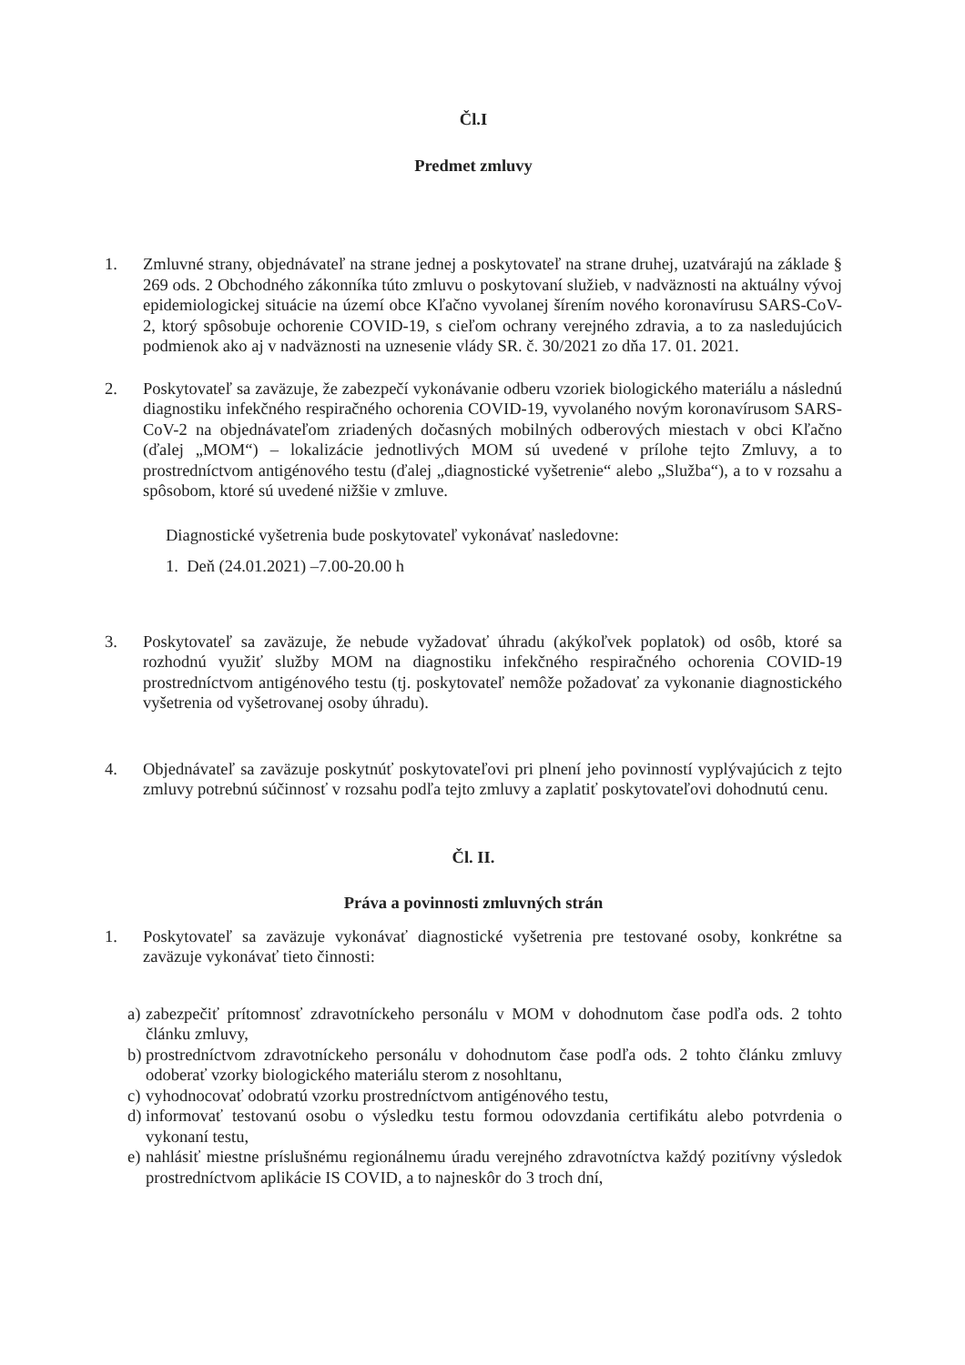Čl.I
Predmet zmluvy
1. Zmluvné strany, objednávateľ na strane jednej a poskytovateľ na strane druhej, uzatvárajú na základe § 269 ods. 2 Obchodného zákonníka túto zmluvu o poskytovaní služieb, v nadväznosti na aktuálny vývoj epidemiologickej situácie na území obce Kľačno vyvolanej šírením nového koronavírusu SARS-CoV-2, ktorý spôsobuje ochorenie COVID-19, s cieľom ochrany verejného zdravia, a to za nasledujúcich podmienok ako aj v nadväznosti na uznesenie vlády SR. č. 30/2021 zo dňa 17. 01. 2021.
2. Poskytovateľ sa zaväzuje, že zabezpečí vykonávanie odberu vzoriek biologického materiálu a následnú diagnostiku infekčného respiračného ochorenia COVID-19, vyvolaného novým koronavírusom SARS-CoV-2 na objednávateľom zriadených dočasných mobilných odberových miestach v obci Kľačno (ďalej „MOM“) – lokalizácie jednotlivých MOM sú uvedené v prílohe tejto Zmluvy, a to prostredníctvom antigénového testu (ďalej „diagnostické vyšetrenie“ alebo „Služba“), a to v rozsahu a spôsobom, ktoré sú uvedené nižšie v zmluve.
Diagnostické vyšetrenia bude poskytovateľ vykonávať nasledovne:
1. Deň (24.01.2021) –7.00-20.00 h
3. Poskytovateľ sa zaväzuje, že nebude vyžadovať úhradu (akýkoľvek poplatok) od osôb, ktoré sa rozhodnú využiť služby MOM na diagnostiku infekčného respiračného ochorenia COVID-19 prostredníctvom antigénového testu (tj. poskytovateľ nemôže požadovať za vykonanie diagnostického vyšetrenia od vyšetrovanej osoby úhradu).
4. Objednávateľ sa zaväzuje poskytnúť poskytovateľovi pri plnení jeho povinností vyplývajúcich z tejto zmluvy potrebnú súčinnosť v rozsahu podľa tejto zmluvy a zaplatiť poskytovateľovi dohodnutú cenu.
Čl. II.
Práva a povinnosti zmluvných strán
1. Poskytovateľ sa zaväzuje vykonávať diagnostické vyšetrenia pre testované osoby, konkrétne sa zaväzuje vykonávať tieto činnosti:
a)
zabezpečiť prítomnosť zdravotníckeho personálu v MOM v dohodnutom čase podľa ods. 2 tohto článku zmluvy,
b)
prostredníctvom zdravotníckeho personálu v dohodnutom čase podľa ods. 2 tohto článku zmluvy odoberať vzorky biologického materiálu sterom z nosohltanu,
c)
vyhodnocovať odobratú vzorku prostredníctvom antigénového testu,
d)
informovať testovanú osobu o výsledku testu formou odovzdania certifikátu alebo potvrdenia o vykonaní testu,
e)
nahlásiť miestne príslušnému regionálnemu úradu verejného zdravotníctva každý pozitívny výsledok prostredníctvom aplikácie IS COVID, a to najneskôr do 3 troch dní,